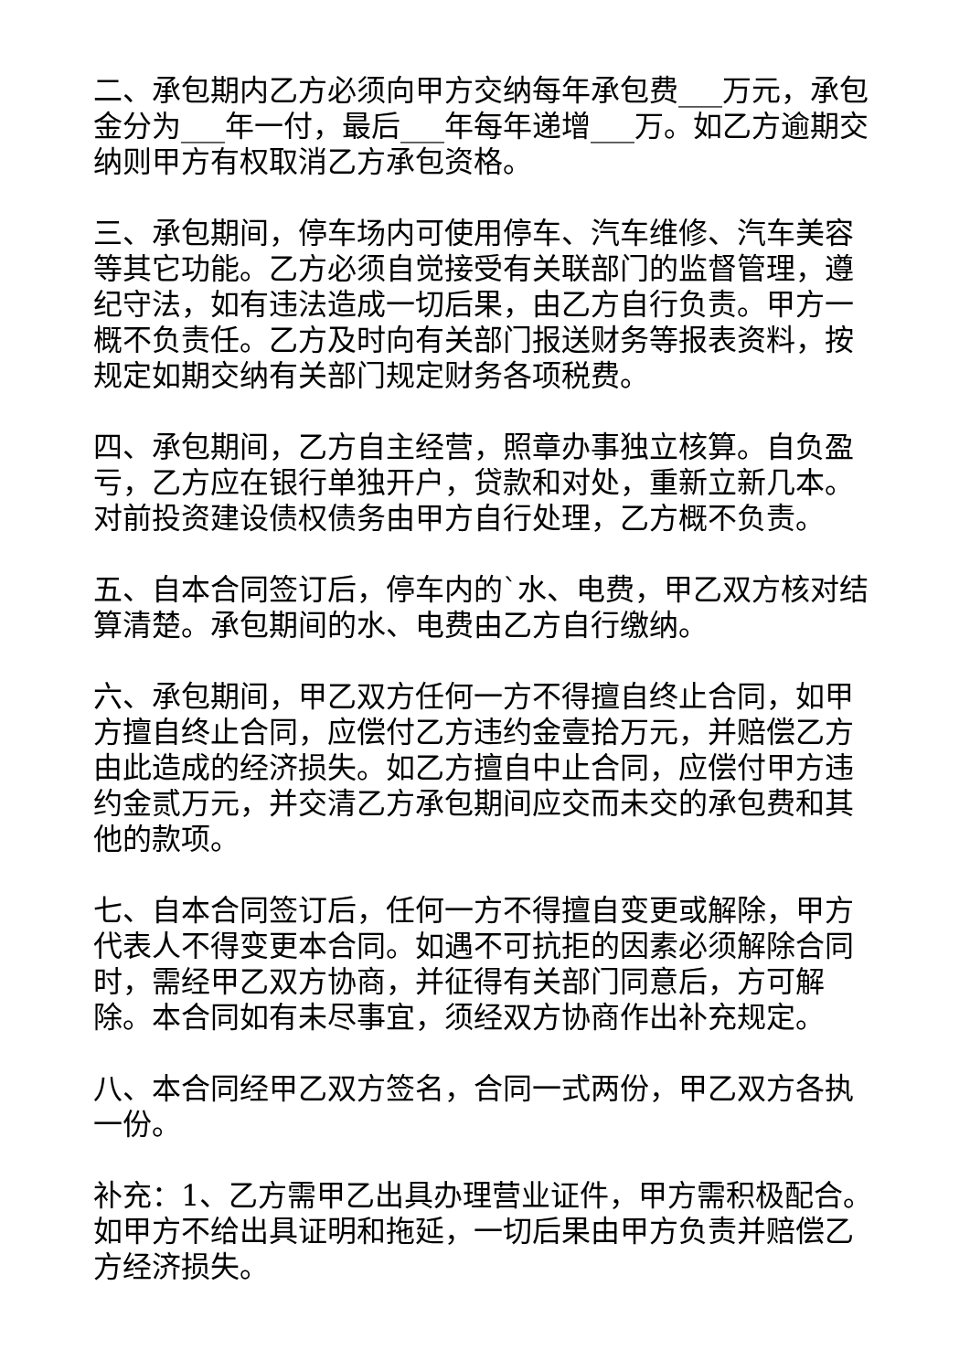二、承包期内乙方必须向甲方交纳每年承包费___万元，承包金分为___年一付，最后___年每年递增___万。如乙方逾期交纳则甲方有权取消乙方承包资格。
三、承包期间，停车场内可使用停车、汽车维修、汽车美容等其它功能。乙方必须自觉接受有关联部门的监督管理，遵纪守法，如有违法造成一切后果，由乙方自行负责。甲方一概不负责任。乙方及时向有关部门报送财务等报表资料，按规定如期交纳有关部门规定财务各项税费。
四、承包期间，乙方自主经营，照章办事独立核算。自负盈亏，乙方应在银行单独开户，贷款和对处，重新立新几本。对前投资建设债权债务由甲方自行处理，乙方概不负责。
五、自本合同签订后，停车内的`水、电费，甲乙双方核对结算清楚。承包期间的水、电费由乙方自行缴纳。
六、承包期间，甲乙双方任何一方不得擅自终止合同，如甲方擅自终止合同，应偿付乙方违约金壹拾万元，并赔偿乙方由此造成的经济损失。如乙方擅自中止合同，应偿付甲方违约金贰万元，并交清乙方承包期间应交而未交的承包费和其他的款项。
七、自本合同签订后，任何一方不得擅自变更或解除，甲方代表人不得变更本合同。如遇不可抗拒的因素必须解除合同时，需经甲乙双方协商，并征得有关部门同意后，方可解除。本合同如有未尽事宜，须经双方协商作出补充规定。
八、本合同经甲乙双方签名，合同一式两份，甲乙双方各执一份。
补充：1、乙方需甲乙出具办理营业证件，甲方需积极配合。如甲方不给出具证明和拖延，一切后果由甲方负责并赔偿乙方经济损失。